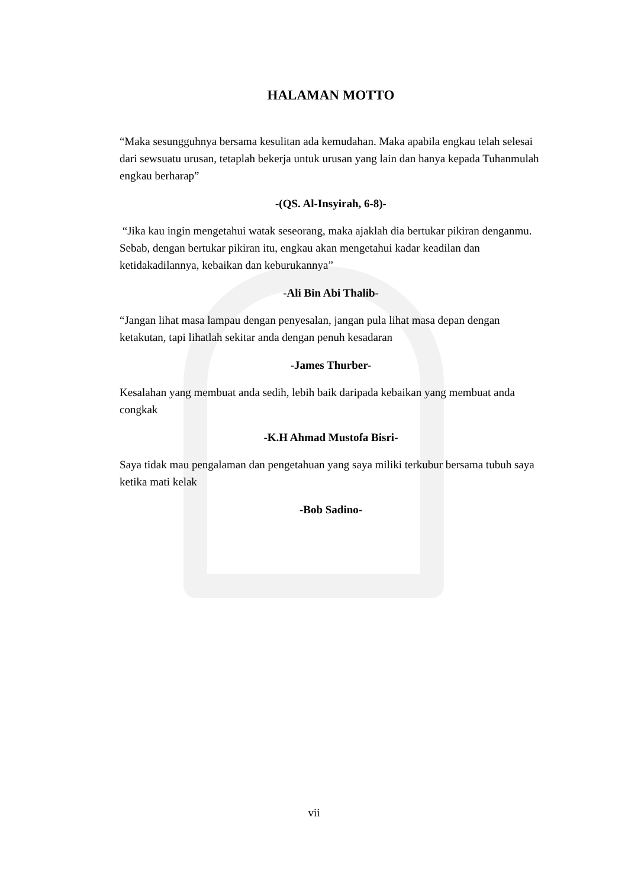HALAMAN MOTTO
“Maka sesungguhnya bersama kesulitan ada kemudahan. Maka apabila engkau telah selesai dari sewsuatu urusan, tetaplah bekerja untuk urusan yang lain dan hanya kepada Tuhanmulah engkau berharap”
-(QS. Al-Insyirah, 6-8)-
“Jika kau ingin mengetahui watak seseorang, maka ajaklah dia bertukar pikiran denganmu. Sebab, dengan bertukar pikiran itu, engkau akan mengetahui kadar keadilan dan ketidakadilannya, kebaikan dan keburukannya”
-Ali Bin Abi Thalib-
“Jangan lihat masa lampau dengan penyesalan, jangan pula lihat masa depan dengan ketakutan, tapi lihatlah sekitar anda dengan penuh kesadaran
-James Thurber-
Kesalahan yang membuat anda sedih, lebih baik daripada kebaikan yang membuat anda congkak
-K.H Ahmad Mustofa Bisri-
Saya tidak mau pengalaman dan pengetahuan yang saya miliki terkubur bersama tubuh saya ketika mati kelak
-Bob Sadino-
vii